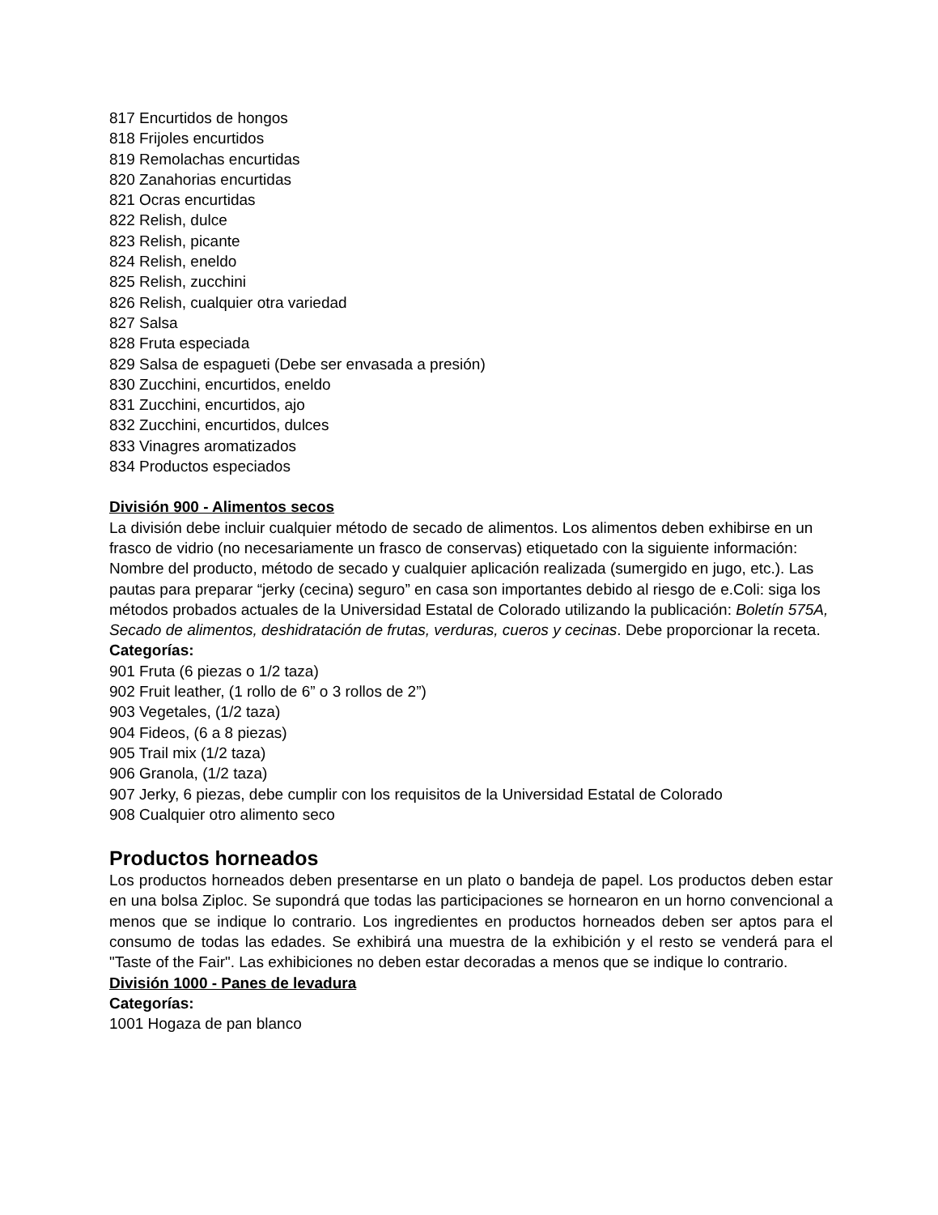817 Encurtidos de hongos
818 Frijoles encurtidos
819 Remolachas encurtidas
820 Zanahorias encurtidas
821 Ocras encurtidas
822 Relish, dulce
823 Relish, picante
824 Relish, eneldo
825 Relish, zucchini
826 Relish, cualquier otra variedad
827 Salsa
828 Fruta especiada
829 Salsa de espagueti (Debe ser envasada a presión)
830 Zucchini, encurtidos, eneldo
831 Zucchini, encurtidos, ajo
832 Zucchini, encurtidos, dulces
833 Vinagres aromatizados
834 Productos especiados
División 900 - Alimentos secos
La división debe incluir cualquier método de secado de alimentos. Los alimentos deben exhibirse en un frasco de vidrio (no necesariamente un frasco de conservas) etiquetado con la siguiente información: Nombre del producto, método de secado y cualquier aplicación realizada (sumergido en jugo, etc.). Las pautas para preparar “jerky (cecina) seguro” en casa son importantes debido al riesgo de e.Coli: siga los métodos probados actuales de la Universidad Estatal de Colorado utilizando la publicación: Boletín 575A, Secado de alimentos, deshidratación de frutas, verduras, cueros y cecinas. Debe proporcionar la receta.
Categorías:
901 Fruta (6 piezas o 1/2 taza)
902 Fruit leather, (1 rollo de 6” o 3 rollos de 2”)
903 Vegetales, (1/2 taza)
904 Fideos, (6 a 8 piezas)
905 Trail mix (1/2 taza)
906 Granola, (1/2 taza)
907 Jerky, 6 piezas, debe cumplir con los requisitos de la Universidad Estatal de Colorado
908 Cualquier otro alimento seco
Productos horneados
Los productos horneados deben presentarse en un plato o bandeja de papel. Los productos deben estar en una bolsa Ziploc. Se supondrá que todas las participaciones se hornearon en un horno convencional a menos que se indique lo contrario. Los ingredientes en productos horneados deben ser aptos para el consumo de todas las edades. Se exhibirá una muestra de la exhibición y el resto se venderá para el "Taste of the Fair". Las exhibiciones no deben estar decoradas a menos que se indique lo contrario.
División 1000 - Panes de levadura
Categorías:
1001 Hogaza de pan blanco